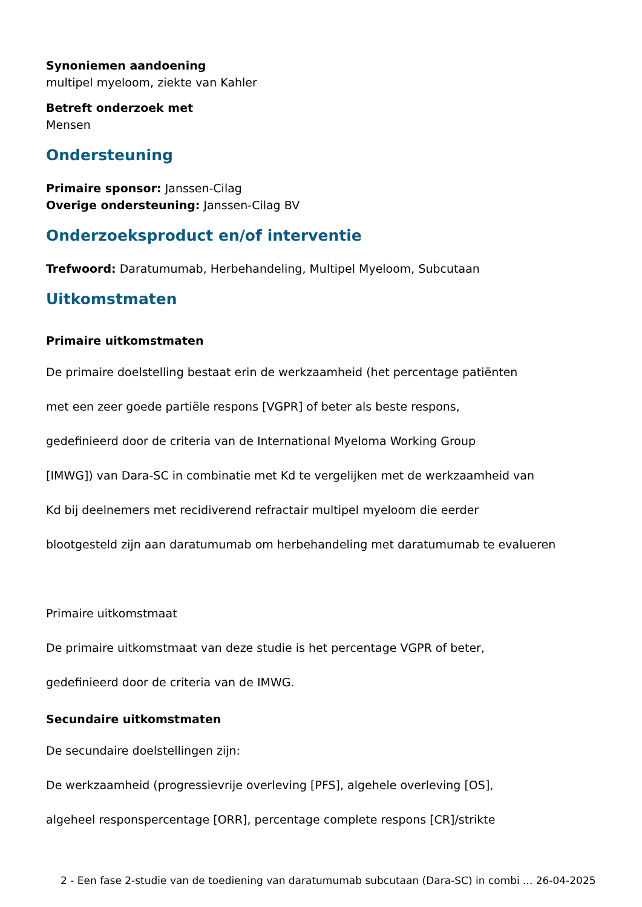Synoniemen aandoening
multipel myeloom, ziekte van Kahler
Betreft onderzoek met
Mensen
Ondersteuning
Primaire sponsor: Janssen-Cilag
Overige ondersteuning: Janssen-Cilag BV
Onderzoeksproduct en/of interventie
Trefwoord: Daratumumab, Herbehandeling, Multipel Myeloom, Subcutaan
Uitkomstmaten
Primaire uitkomstmaten
De primaire doelstelling bestaat erin de werkzaamheid (het percentage patiënten
met een zeer goede partiële respons [VGPR] of beter als beste respons,
gedefinieerd door de criteria van de International Myeloma Working Group
[IMWG]) van Dara-SC in combinatie met Kd te vergelijken met de werkzaamheid van
Kd bij deelnemers met recidiverend refractair multipel myeloom die eerder
blootgesteld zijn aan daratumumab om herbehandeling met daratumumab te evalueren
Primaire uitkomstmaat
De primaire uitkomstmaat van deze studie is het percentage VGPR of beter,
gedefinieerd door de criteria van de IMWG.
Secundaire uitkomstmaten
De secundaire doelstellingen zijn:
De werkzaamheid (progressievrije overleving [PFS], algehele overleving [OS],
algeheel responspercentage [ORR], percentage complete respons [CR]/strikte
2 - Een fase 2-studie van de toediening van daratumumab subcutaan (Dara-SC) in combi ... 26-04-2025